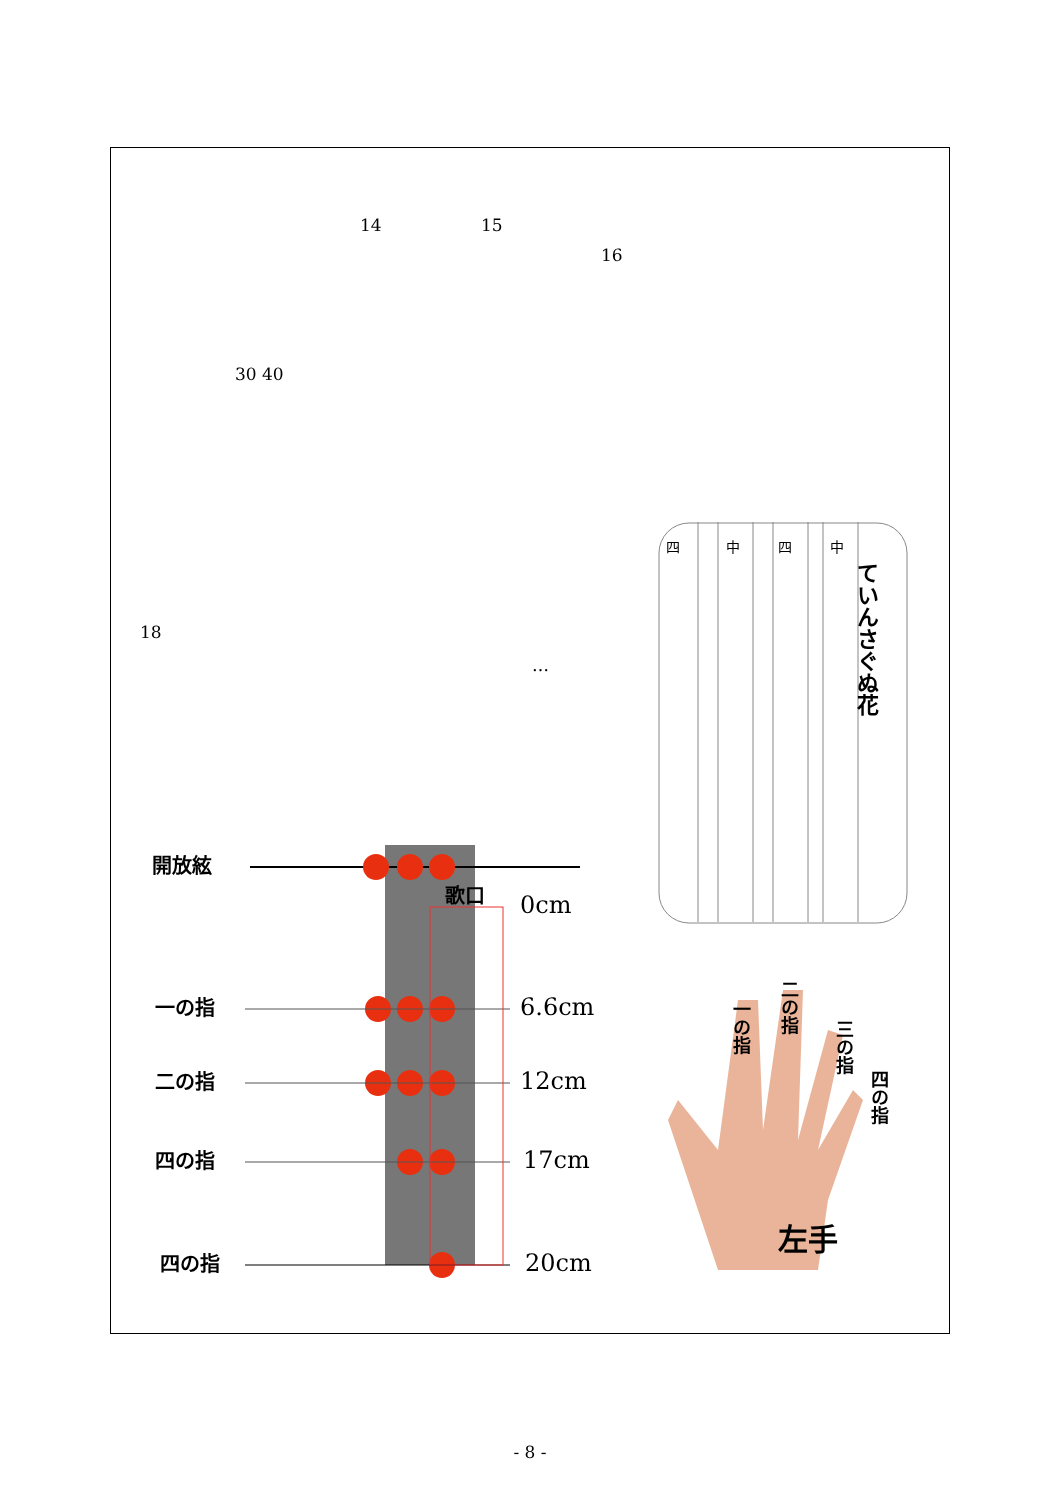14 15
16
30 40
18
…
開放絃
一の指
二の指
四の指
四の指
歌口
0cm
6.6cm
12cm
17cm
20cm
ていんさぐぬ花
四
中
四
中
左手
一の指
二の指
三の指
四の指
- 8 -